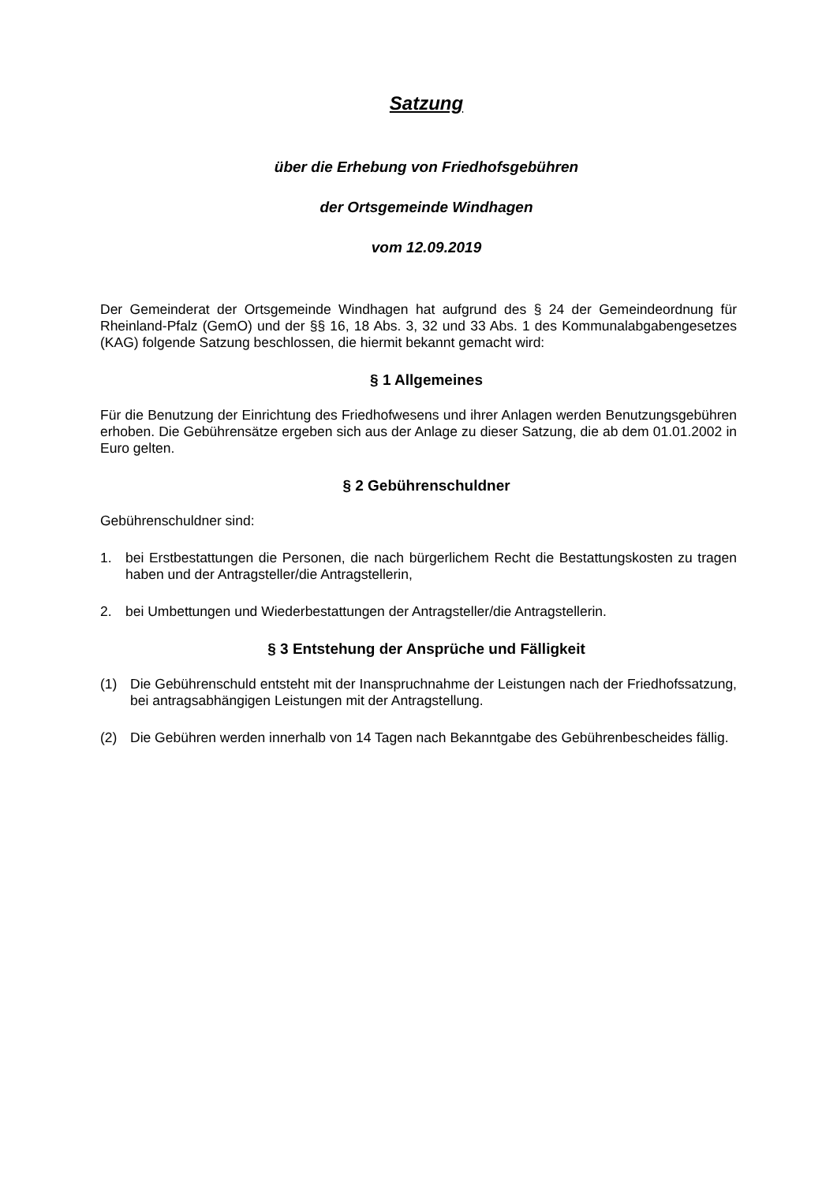Satzung
über die Erhebung von Friedhofsgebühren
der Ortsgemeinde Windhagen
vom 12.09.2019
Der Gemeinderat der Ortsgemeinde Windhagen hat aufgrund des § 24 der Gemeindeordnung für Rheinland-Pfalz (GemO) und der §§ 16, 18 Abs. 3, 32 und 33 Abs. 1 des Kommunalabgabengesetzes (KAG) folgende Satzung beschlossen, die hiermit bekannt gemacht wird:
§ 1 Allgemeines
Für die Benutzung der Einrichtung des Friedhofwesens und ihrer Anlagen werden Benutzungsgebühren erhoben. Die Gebührensätze ergeben sich aus der Anlage zu dieser Satzung, die ab dem 01.01.2002 in Euro gelten.
§ 2 Gebührenschuldner
Gebührenschuldner sind:
1. bei Erstbestattungen die Personen, die nach bürgerlichem Recht die Bestattungskosten zu tragen haben und der Antragsteller/die Antragstellerin,
2. bei Umbettungen und Wiederbestattungen der Antragsteller/die Antragstellerin.
§ 3 Entstehung der Ansprüche und Fälligkeit
(1) Die Gebührenschuld entsteht mit der Inanspruchnahme der Leistungen nach der Friedhofssatzung, bei antragsabhängigen Leistungen mit der Antragstellung.
(2) Die Gebühren werden innerhalb von 14 Tagen nach Bekanntgabe des Gebührenbescheides fällig.